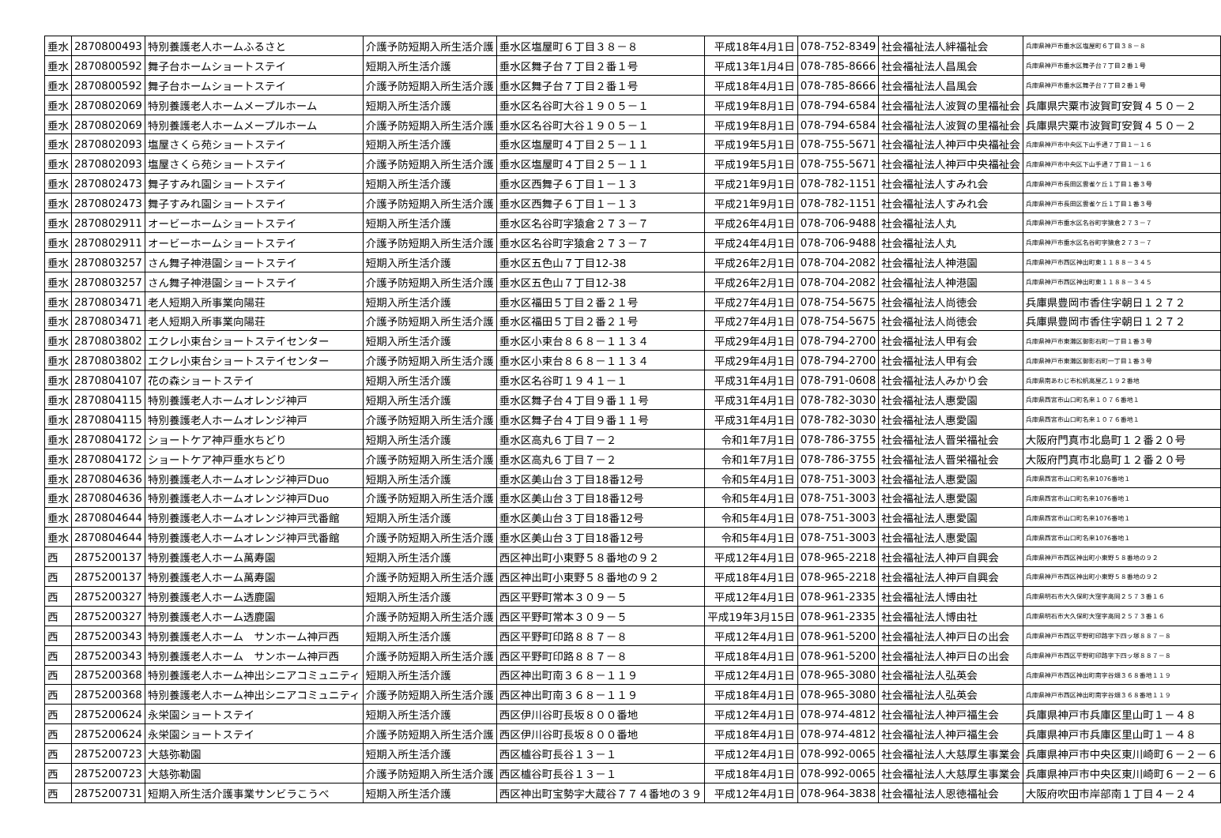| 垂水 | 2870800493 | 特別養護老人ホームふるさと | 介護予防短期入所生活介護 | 垂水区塩屋町６丁目３８－８ | 平成18年4月1日 | 078-752-8349 | 社会福祉法人絆福祉会 | 兵庫県神戸市垂水区塩屋町６丁目３８－８ |
| 垂水 | 2870800592 | 舞子台ホームショートステイ | 短期入所生活介護 | 垂水区舞子台７丁目２番１号 | 平成13年1月4日 | 078-785-8666 | 社会福祉法人昌風会 | 兵庫県神戸市垂水区舞子台７丁目２番１号 |
| 垂水 | 2870800592 | 舞子台ホームショートステイ | 介護予防短期入所生活介護 | 垂水区舞子台７丁目２番１号 | 平成18年4月1日 | 078-785-8666 | 社会福祉法人昌風会 | 兵庫県神戸市垂水区舞子台７丁目２番１号 |
| 垂水 | 2870802069 | 特別養護老人ホームメープルホーム | 短期入所生活介護 | 垂水区名谷町大谷１９０５－１ | 平成19年8月1日 | 078-794-6584 | 社会福祉法人波賀の里福祉会 | 兵庫県宍粟市波賀町安賀４５０－２ |
| 垂水 | 2870802069 | 特別養護老人ホームメープルホーム | 介護予防短期入所生活介護 | 垂水区名谷町大谷１９０５－１ | 平成19年8月1日 | 078-794-6584 | 社会福祉法人波賀の里福祉会 | 兵庫県宍粟市波賀町安賀４５０－２ |
| 垂水 | 2870802093 | 塩屋さくら苑ショートステイ | 短期入所生活介護 | 垂水区塩屋町４丁目２５－１１ | 平成19年5月1日 | 078-755-5671 | 社会福祉法人神戸中央福祉会 | 兵庫県神戸市中央区下山手通７丁目１－１６ |
| 垂水 | 2870802093 | 塩屋さくら苑ショートステイ | 介護予防短期入所生活介護 | 垂水区塩屋町４丁目２５－１１ | 平成19年5月1日 | 078-755-5671 | 社会福祉法人神戸中央福祉会 | 兵庫県神戸市中央区下山手通７丁目１－１６ |
| 垂水 | 2870802473 | 舞子すみれ園ショートステイ | 短期入所生活介護 | 垂水区西舞子６丁目１－１３ | 平成21年9月1日 | 078-782-1151 | 社会福祉法人すみれ会 | 兵庫県神戸市長田区雲雀ケ丘１丁目１番３号 |
| 垂水 | 2870802473 | 舞子すみれ園ショートステイ | 介護予防短期入所生活介護 | 垂水区西舞子６丁目１－１３ | 平成21年9月1日 | 078-782-1151 | 社会福祉法人すみれ会 | 兵庫県神戸市長田区雲雀ケ丘１丁目１番３号 |
| 垂水 | 2870802911 | オービーホームショートステイ | 短期入所生活介護 | 垂水区名谷町字猿倉２７３－７ | 平成26年4月1日 | 078-706-9488 | 社会福祉法人丸 | 兵庫県神戸市垂水区名谷町字猿倉２７３－７ |
| 垂水 | 2870802911 | オービーホームショートステイ | 介護予防短期入所生活介護 | 垂水区名谷町字猿倉２７３－７ | 平成24年4月1日 | 078-706-9488 | 社会福祉法人丸 | 兵庫県神戸市垂水区名谷町字猿倉２７３－７ |
| 垂水 | 2870803257 | さん舞子神港園ショートステイ | 短期入所生活介護 | 垂水区五色山７丁目12-38 | 平成26年2月1日 | 078-704-2082 | 社会福祉法人神港園 | 兵庫県神戸市西区神出町東１１８８－３４５ |
| 垂水 | 2870803257 | さん舞子神港園ショートステイ | 介護予防短期入所生活介護 | 垂水区五色山７丁目12-38 | 平成26年2月1日 | 078-704-2082 | 社会福祉法人神港園 | 兵庫県神戸市西区神出町東１１８８－３４５ |
| 垂水 | 2870803471 | 老人短期入所事業向陽荘 | 短期入所生活介護 | 垂水区福田５丁目２番２１号 | 平成27年4月1日 | 078-754-5675 | 社会福祉法人尚徳会 | 兵庫県豊岡市香住字朝日１２７２ |
| 垂水 | 2870803471 | 老人短期入所事業向陽荘 | 介護予防短期入所生活介護 | 垂水区福田５丁目２番２１号 | 平成27年4月1日 | 078-754-5675 | 社会福祉法人尚徳会 | 兵庫県豊岡市香住字朝日１２７２ |
| 垂水 | 2870803802 | エクレ小束台ショートステイセンター | 短期入所生活介護 | 垂水区小束台８６８－１１３４ | 平成29年4月1日 | 078-794-2700 | 社会福祉法人甲有会 | 兵庫県神戸市東灘区御影石町一丁目１番３号 |
| 垂水 | 2870803802 | エクレ小束台ショートステイセンター | 介護予防短期入所生活介護 | 垂水区小束台８６８－１１３４ | 平成29年4月1日 | 078-794-2700 | 社会福祉法人甲有会 | 兵庫県神戸市東灘区御影石町一丁目１番３号 |
| 垂水 | 2870804107 | 花の森ショートステイ | 短期入所生活介護 | 垂水区名谷町１９４１－１ | 平成31年4月1日 | 078-791-0608 | 社会福祉法人みかり会 | 兵庫県南あわじ市松帆高屋乙１９２番地 |
| 垂水 | 2870804115 | 特別養護老人ホームオレンジ神戸 | 短期入所生活介護 | 垂水区舞子台４丁目９番１１号 | 平成31年4月1日 | 078-782-3030 | 社会福祉法人惠愛園 | 兵庫県西宮市山口町名来１０７６番地１ |
| 垂水 | 2870804115 | 特別養護老人ホームオレンジ神戸 | 介護予防短期入所生活介護 | 垂水区舞子台４丁目９番１１号 | 平成31年4月1日 | 078-782-3030 | 社会福祉法人惠愛園 | 兵庫県西宮市山口町名来１０７６番地１ |
| 垂水 | 2870804172 | ショートケア神戸垂水ちどり | 短期入所生活介護 | 垂水区高丸６丁目７－２ | 令和1年7月1日 | 078-786-3755 | 社会福祉法人晋栄福祉会 | 大阪府門真市北島町１２番２０号 |
| 垂水 | 2870804172 | ショートケア神戸垂水ちどり | 介護予防短期入所生活介護 | 垂水区高丸６丁目７－２ | 令和1年7月1日 | 078-786-3755 | 社会福祉法人晋栄福祉会 | 大阪府門真市北島町１２番２０号 |
| 垂水 | 2870804636 | 特別養護老人ホームオレンジ神戸Duo | 短期入所生活介護 | 垂水区美山台３丁目18番12号 | 令和5年4月1日 | 078-751-3003 | 社会福祉法人惠愛園 | 兵庫県西宮市山口町名来1076番地１ |
| 垂水 | 2870804636 | 特別養護老人ホームオレンジ神戸Duo | 介護予防短期入所生活介護 | 垂水区美山台３丁目18番12号 | 令和5年4月1日 | 078-751-3003 | 社会福祉法人惠愛園 | 兵庫県西宮市山口町名来1076番地１ |
| 垂水 | 2870804644 | 特別養護老人ホームオレンジ神戸弐番館 | 短期入所生活介護 | 垂水区美山台３丁目18番12号 | 令和5年4月1日 | 078-751-3003 | 社会福祉法人惠愛園 | 兵庫県西宮市山口町名来1076番地１ |
| 垂水 | 2870804644 | 特別養護老人ホームオレンジ神戸弐番館 | 介護予防短期入所生活介護 | 垂水区美山台３丁目18番12号 | 令和5年4月1日 | 078-751-3003 | 社会福祉法人惠愛園 | 兵庫県西宮市山口町名来1076番地１ |
| 西 | 2875200137 | 特別養護老人ホーム萬寿園 | 短期入所生活介護 | 西区神出町小東野５８番地の９２ | 平成12年4月1日 | 078-965-2218 | 社会福祉法人神戸自興会 | 兵庫県神戸市西区神出町小東野５８番地の９２ |
| 西 | 2875200137 | 特別養護老人ホーム萬寿園 | 介護予防短期入所生活介護 | 西区神出町小東野５８番地の９２ | 平成18年4月1日 | 078-965-2218 | 社会福祉法人神戸自興会 | 兵庫県神戸市西区神出町小東野５８番地の９２ |
| 西 | 2875200327 | 特別養護老人ホーム透鹿園 | 短期入所生活介護 | 西区平野町常本３０９－５ | 平成12年4月1日 | 078-961-2335 | 社会福祉法人博由社 | 兵庫県明石市大久保町大窪字高岡２５７３番１６ |
| 西 | 2875200327 | 特別養護老人ホーム透鹿園 | 介護予防短期入所生活介護 | 西区平野町常本３０９－５ | 平成19年3月15日 | 078-961-2335 | 社会福祉法人博由社 | 兵庫県明石市大久保町大窪字高岡２５７３番１６ |
| 西 | 2875200343 | 特別養護老人ホーム サンホーム神戸西 | 短期入所生活介護 | 西区平野町印路８８７－８ | 平成12年4月1日 | 078-961-5200 | 社会福祉法人神戸日の出会 | 兵庫県神戸市西区平野町印路字下四ッ塚８８７－８ |
| 西 | 2875200343 | 特別養護老人ホーム サンホーム神戸西 | 介護予防短期入所生活介護 | 西区平野町印路８８７－８ | 平成18年4月1日 | 078-961-5200 | 社会福祉法人神戸日の出会 | 兵庫県神戸市西区平野町印路字下四ッ塚８８７－８ |
| 西 | 2875200368 | 特別養護老人ホーム神出シニアコミュニティ | 短期入所生活介護 | 西区神出町南３６８－１１９ | 平成12年4月1日 | 078-965-3080 | 社会福祉法人弘英会 | 兵庫県神戸市西区神出町南字谷畑３６８番地１１９ |
| 西 | 2875200368 | 特別養護老人ホーム神出シニアコミュニティ | 介護予防短期入所生活介護 | 西区神出町南３６８－１１９ | 平成18年4月1日 | 078-965-3080 | 社会福祉法人弘英会 | 兵庫県神戸市西区神出町南字谷畑３６８番地１１９ |
| 西 | 2875200624 | 永栄園ショートステイ | 短期入所生活介護 | 西区伊川谷町長坂８００番地 | 平成12年4月1日 | 078-974-4812 | 社会福祉法人神戸福生会 | 兵庫県神戸市兵庫区里山町１－４８ |
| 西 | 2875200624 | 永栄園ショートステイ | 介護予防短期入所生活介護 | 西区伊川谷町長坂８００番地 | 平成18年4月1日 | 078-974-4812 | 社会福祉法人神戸福生会 | 兵庫県神戸市兵庫区里山町１－４８ |
| 西 | 2875200723 | 大慈弥勒園 | 短期入所生活介護 | 西区櫨谷町長谷１３－１ | 平成12年4月1日 | 078-992-0065 | 社会福祉法人大慈厚生事業会 | 兵庫県神戸市中央区東川崎町６－２－６ |
| 西 | 2875200723 | 大慈弥勒園 | 介護予防短期入所生活介護 | 西区櫨谷町長谷１３－１ | 平成18年4月1日 | 078-992-0065 | 社会福祉法人大慈厚生事業会 | 兵庫県神戸市中央区東川崎町６－２－６ |
| 西 | 2875200731 | 短期入所生活介護事業サンビラこうべ | 短期入所生活介護 | 西区神出町宝勢字大蔵谷７７４番地の３９ | 平成12年4月1日 | 078-964-3838 | 社会福祉法人恩徳福祉会 | 大阪府吹田市岸部南１丁目４－２４ |